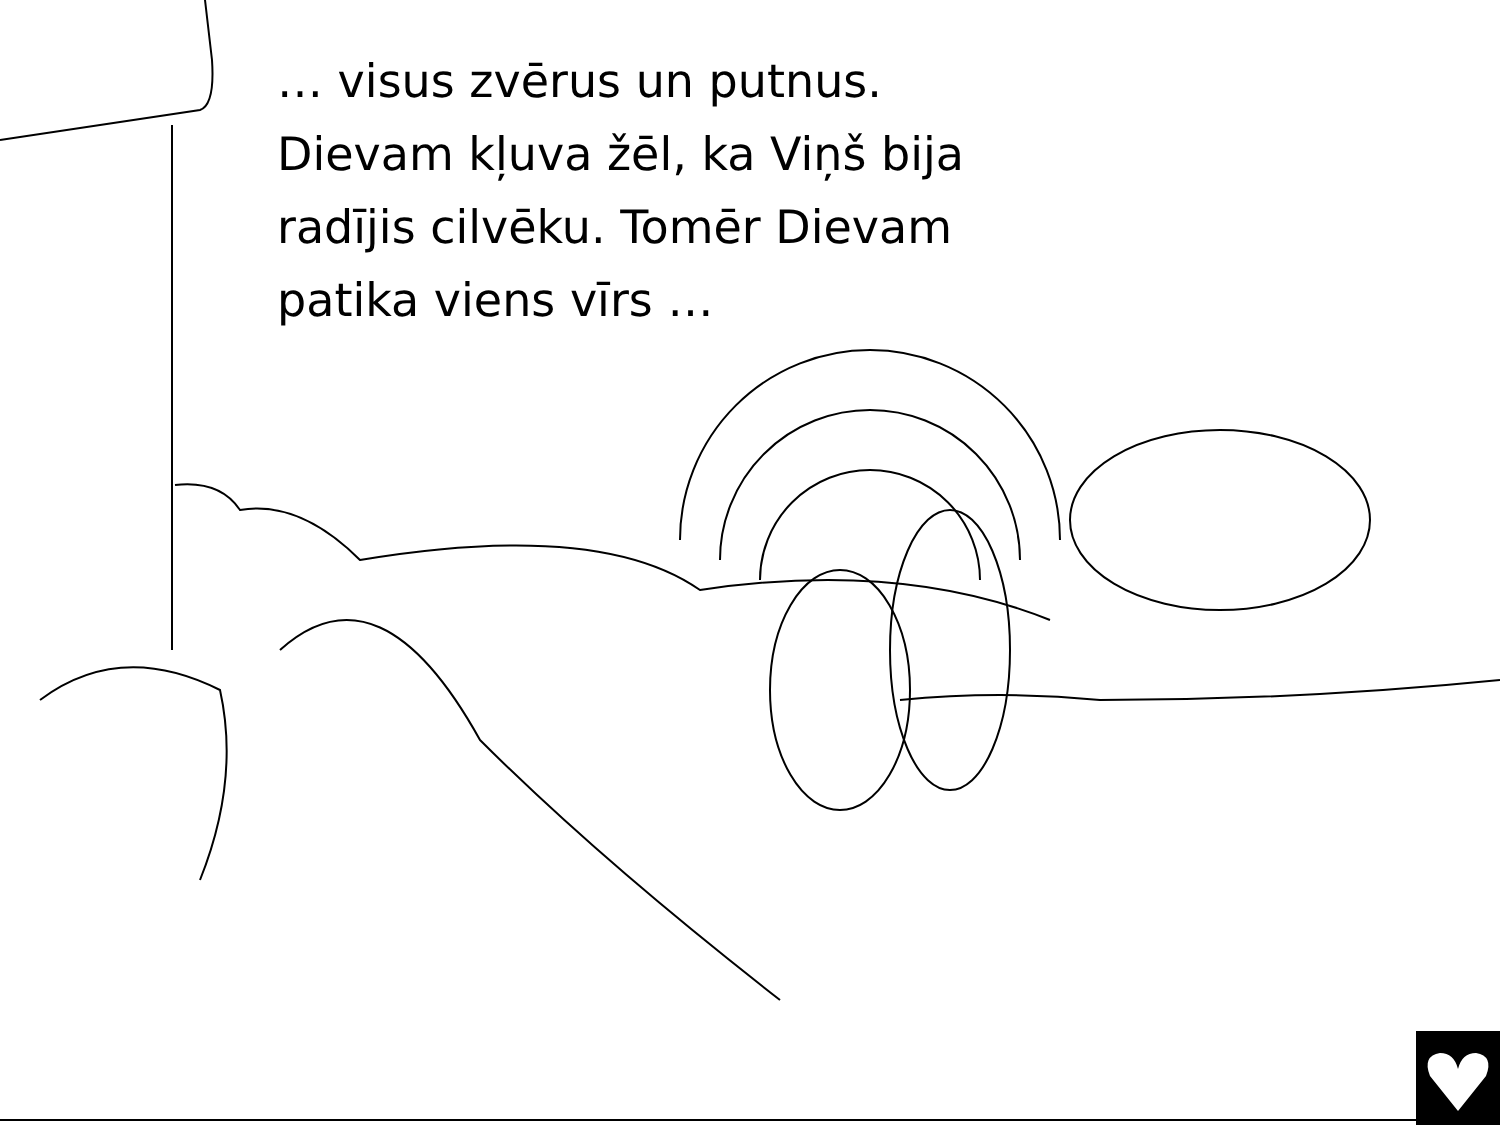… visus zvērus un putnus.
Dievam kļuva žēl, ka Viņš bija
radījis cilvēku. Tomēr Dievam
patika viens vīrs …